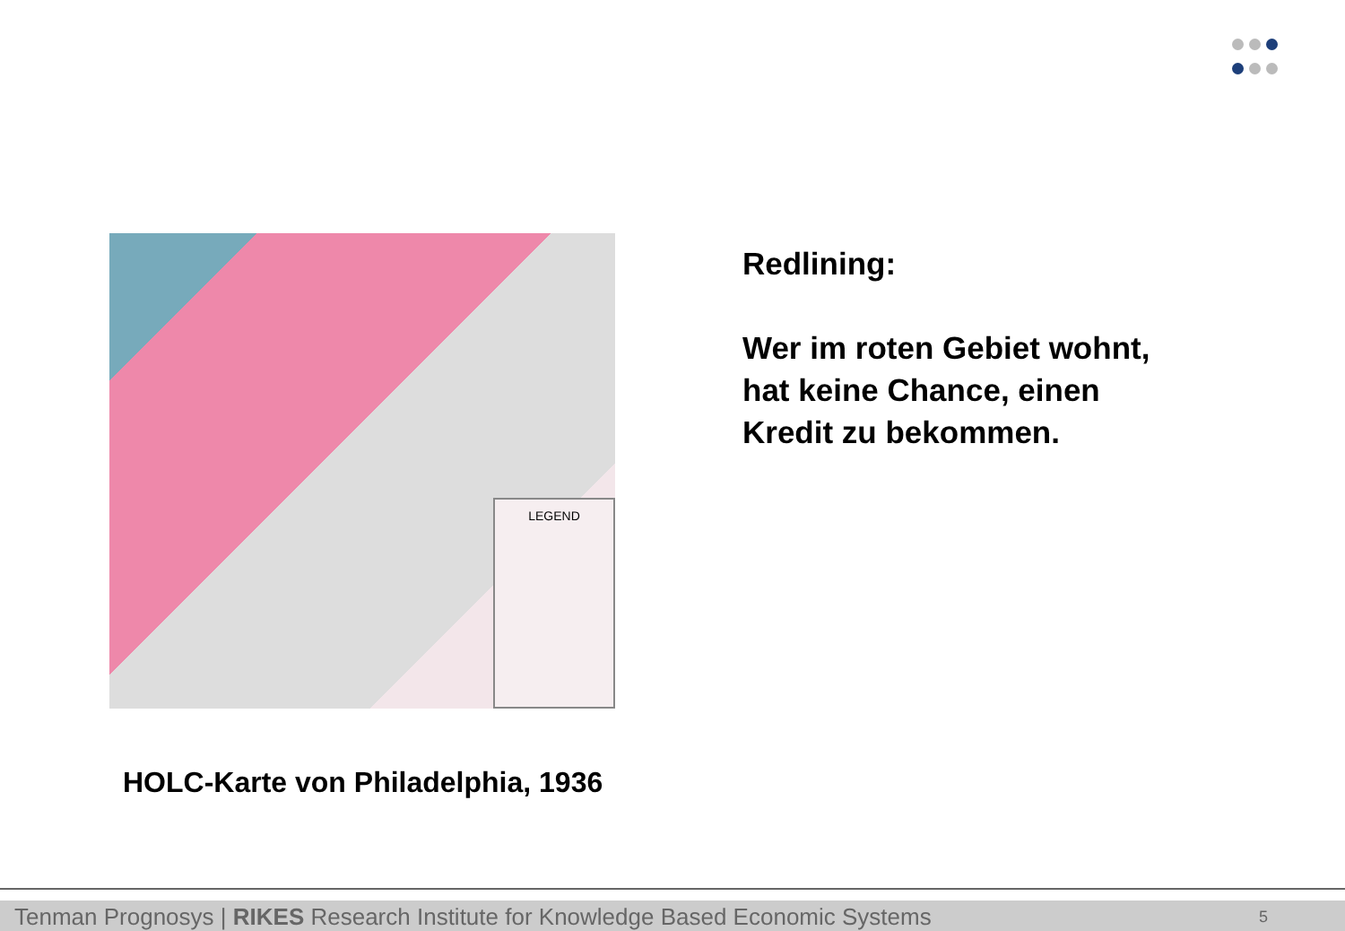LEGEND
HOLC-Karte von Philadelphia, 1936
Redlining:
Wer im roten Gebiet wohnt,
hat keine Chance, einen
Kredit zu bekommen.
Tenman Prognosys | RIKES Research Institute for Knowledge Based Economic Systems 5